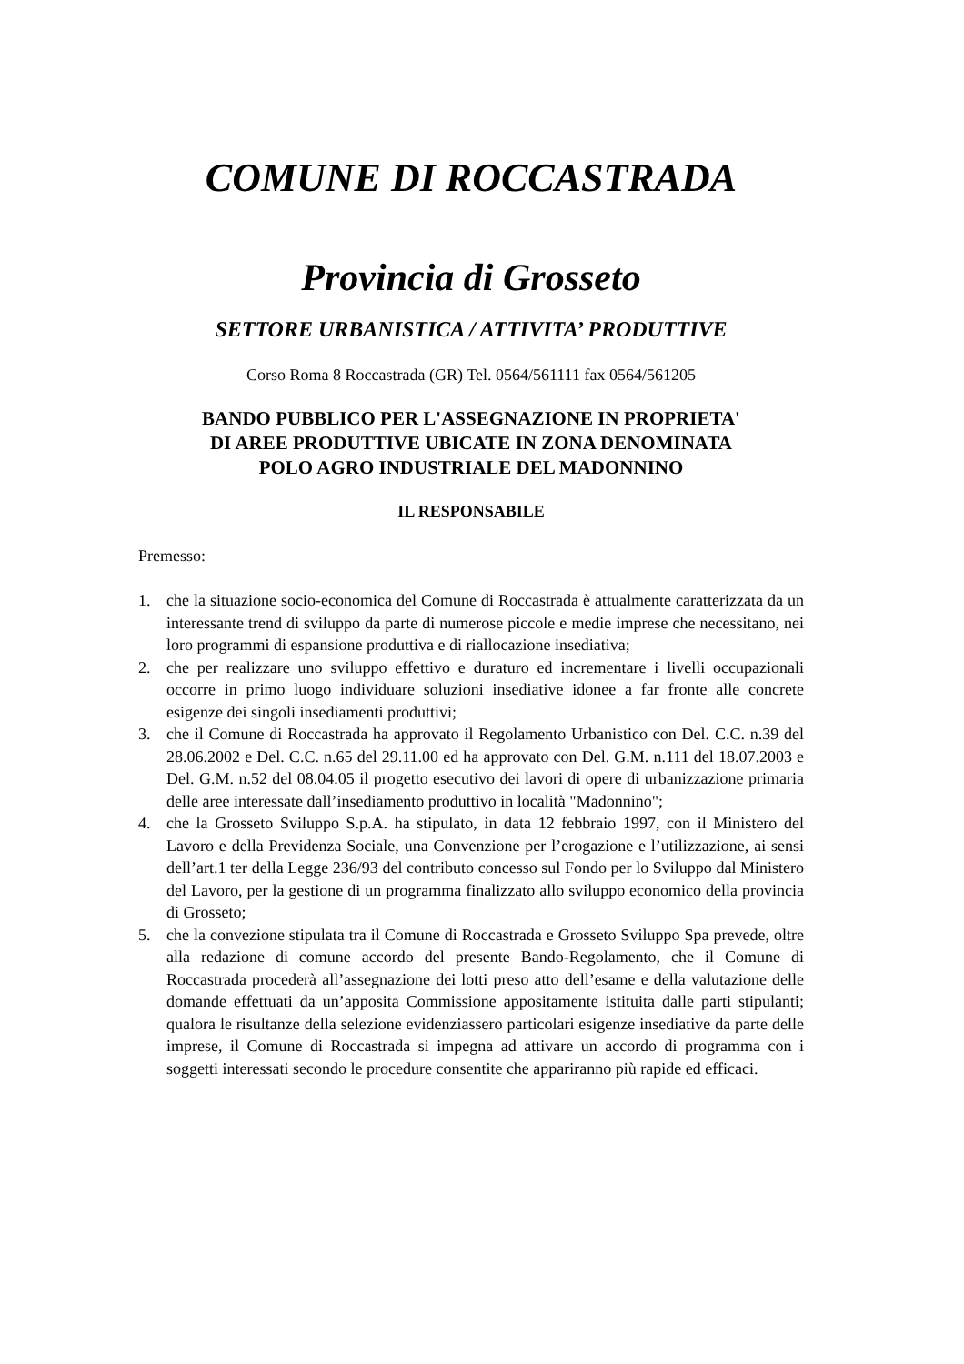COMUNE DI ROCCASTRADA
Provincia di Grosseto
SETTORE URBANISTICA / ATTIVITA’ PRODUTTIVE
Corso Roma 8 Roccastrada (GR) Tel. 0564/561111 fax 0564/561205
BANDO PUBBLICO PER L'ASSEGNAZIONE IN PROPRIETA'
DI AREE PRODUTTIVE UBICATE IN ZONA DENOMINATA
POLO AGRO INDUSTRIALE DEL MADONNINO
IL RESPONSABILE
Premesso:
1. che la situazione socio-economica del Comune di Roccastrada è attualmente caratterizzata da un interessante trend di sviluppo da parte di numerose piccole e medie imprese che necessitano, nei loro programmi di espansione produttiva e di riallocazione insediativa;
2. che per realizzare uno sviluppo effettivo e duraturo ed incrementare i livelli occupazionali occorre in primo luogo individuare soluzioni insediative idonee a far fronte alle concrete esigenze dei singoli insediamenti produttivi;
3. che il Comune di Roccastrada ha approvato il Regolamento Urbanistico con Del. C.C. n.39 del 28.06.2002 e Del. C.C. n.65 del 29.11.00 ed ha approvato con Del. G.M. n.111 del 18.07.2003 e Del. G.M. n.52 del 08.04.05 il progetto esecutivo dei lavori di opere di urbanizzazione primaria delle aree interessate dall’insediamento produttivo in località "Madonnino";
4. che la Grosseto Sviluppo S.p.A. ha stipulato, in data 12 febbraio 1997, con il Ministero del Lavoro e della Previdenza Sociale, una Convenzione per l’erogazione e l’utilizzazione, ai sensi dell’art.1 ter della Legge 236/93 del contributo concesso sul Fondo per lo Sviluppo dal Ministero del Lavoro, per la gestione di un programma finalizzato allo sviluppo economico della provincia di Grosseto;
5. che la convezione stipulata tra il Comune di Roccastrada e Grosseto Sviluppo Spa prevede, oltre alla redazione di comune accordo del presente Bando-Regolamento, che il Comune di Roccastrada procederà all’assegnazione dei lotti preso atto dell’esame e della valutazione delle domande effettuati da un’apposita Commissione appositamente istituita dalle parti stipulanti; qualora le risultanze della selezione evidenziassero particolari esigenze insediative da parte delle imprese, il Comune di Roccastrada si impegna ad attivare un accordo di programma con i soggetti interessati secondo le procedure consentite che appariranno più rapide ed efficaci.